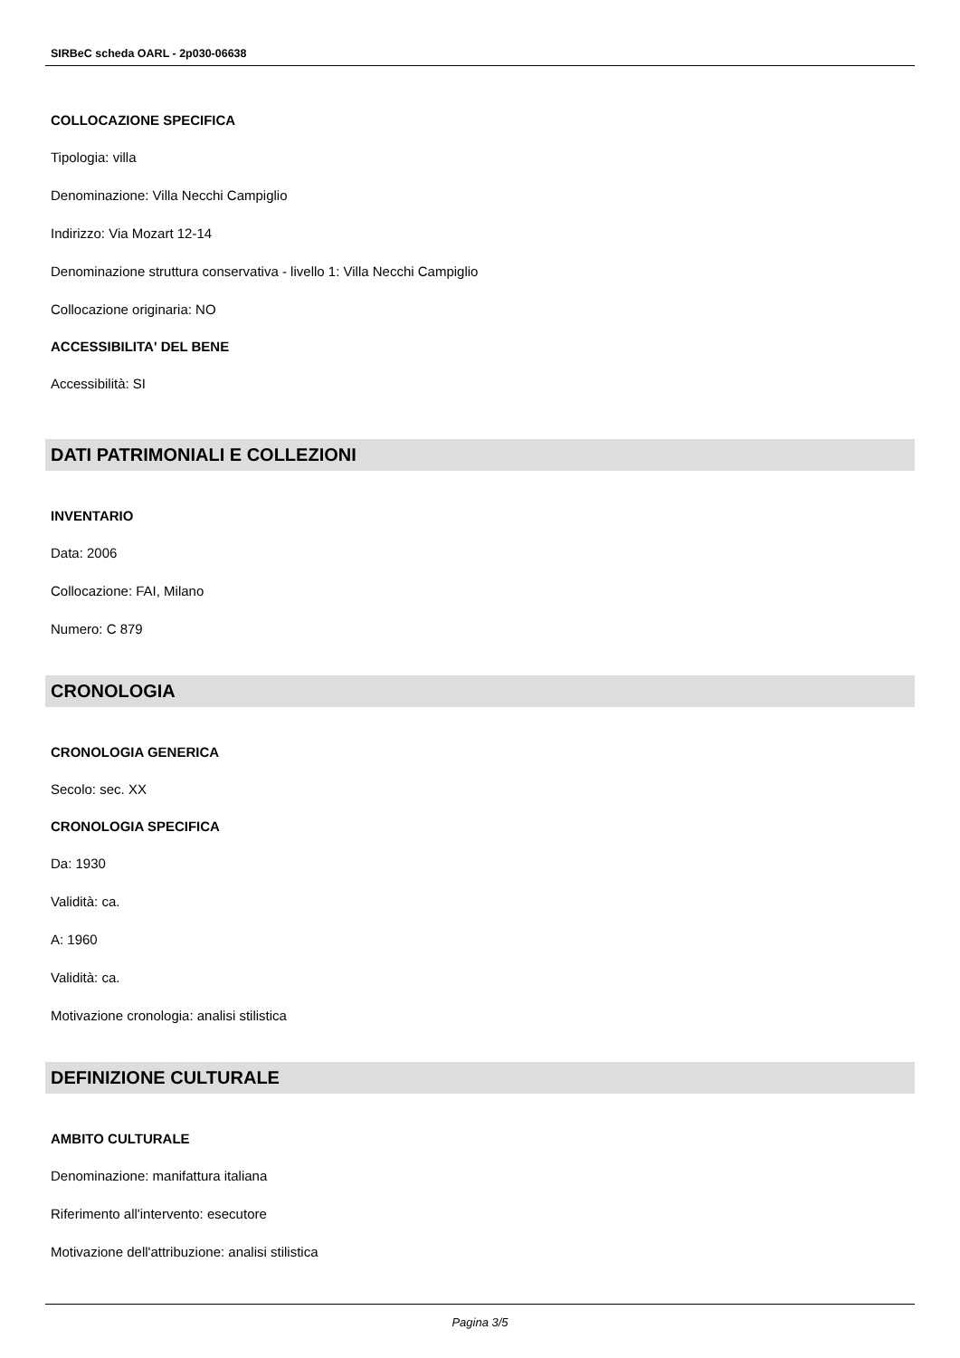SIRBeC scheda OARL - 2p030-06638
COLLOCAZIONE SPECIFICA
Tipologia: villa
Denominazione: Villa Necchi Campiglio
Indirizzo: Via Mozart 12-14
Denominazione struttura conservativa - livello 1: Villa Necchi Campiglio
Collocazione originaria: NO
ACCESSIBILITA' DEL BENE
Accessibilità: SI
DATI PATRIMONIALI E COLLEZIONI
INVENTARIO
Data: 2006
Collocazione: FAI, Milano
Numero: C 879
CRONOLOGIA
CRONOLOGIA GENERICA
Secolo: sec. XX
CRONOLOGIA SPECIFICA
Da: 1930
Validità: ca.
A: 1960
Validità: ca.
Motivazione cronologia: analisi stilistica
DEFINIZIONE CULTURALE
AMBITO CULTURALE
Denominazione: manifattura italiana
Riferimento all'intervento: esecutore
Motivazione dell'attribuzione: analisi stilistica
Pagina 3/5